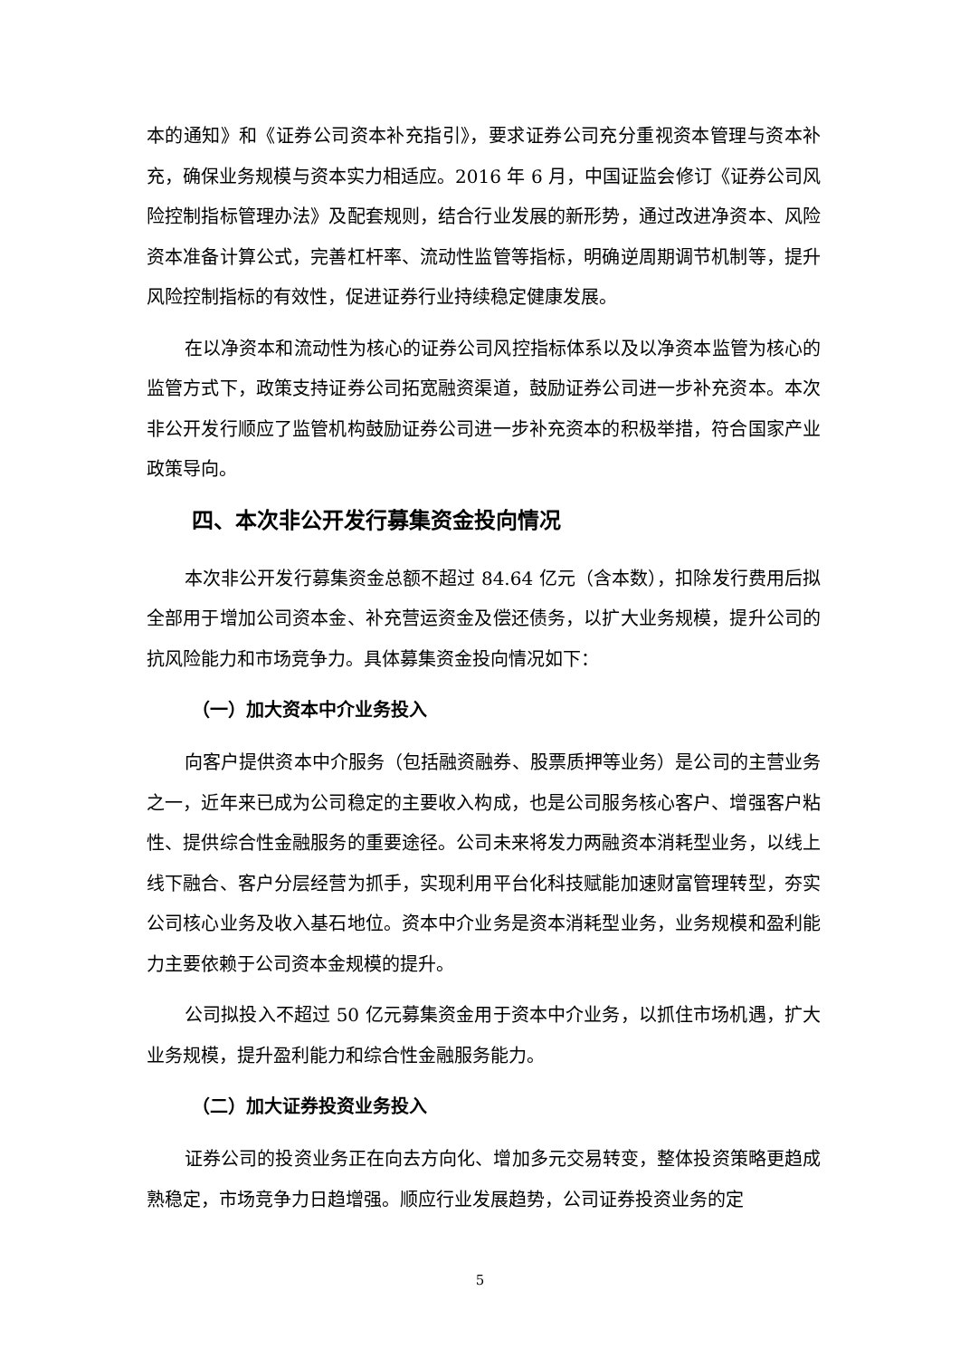本的通知》和《证券公司资本补充指引》，要求证券公司充分重视资本管理与资本补充，确保业务规模与资本实力相适应。2016 年 6 月，中国证监会修订《证券公司风险控制指标管理办法》及配套规则，结合行业发展的新形势，通过改进净资本、风险资本准备计算公式，完善杠杆率、流动性监管等指标，明确逆周期调节机制等，提升风险控制指标的有效性，促进证券行业持续稳定健康发展。
在以净资本和流动性为核心的证券公司风控指标体系以及以净资本监管为核心的监管方式下，政策支持证券公司拓宽融资渠道，鼓励证券公司进一步补充资本。本次非公开发行顺应了监管机构鼓励证券公司进一步补充资本的积极举措，符合国家产业政策导向。
四、本次非公开发行募集资金投向情况
本次非公开发行募集资金总额不超过 84.64 亿元（含本数），扣除发行费用后拟全部用于增加公司资本金、补充营运资金及偿还债务，以扩大业务规模，提升公司的抗风险能力和市场竞争力。具体募集资金投向情况如下：
（一）加大资本中介业务投入
向客户提供资本中介服务（包括融资融券、股票质押等业务）是公司的主营业务之一，近年来已成为公司稳定的主要收入构成，也是公司服务核心客户、增强客户粘性、提供综合性金融服务的重要途径。公司未来将发力两融资本消耗型业务，以线上线下融合、客户分层经营为抓手，实现利用平台化科技赋能加速财富管理转型，夯实公司核心业务及收入基石地位。资本中介业务是资本消耗型业务，业务规模和盈利能力主要依赖于公司资本金规模的提升。
公司拟投入不超过 50 亿元募集资金用于资本中介业务，以抓住市场机遇，扩大业务规模，提升盈利能力和综合性金融服务能力。
（二）加大证券投资业务投入
证券公司的投资业务正在向去方向化、增加多元交易转变，整体投资策略更趋成熟稳定，市场竞争力日趋增强。顺应行业发展趋势，公司证券投资业务的定
5